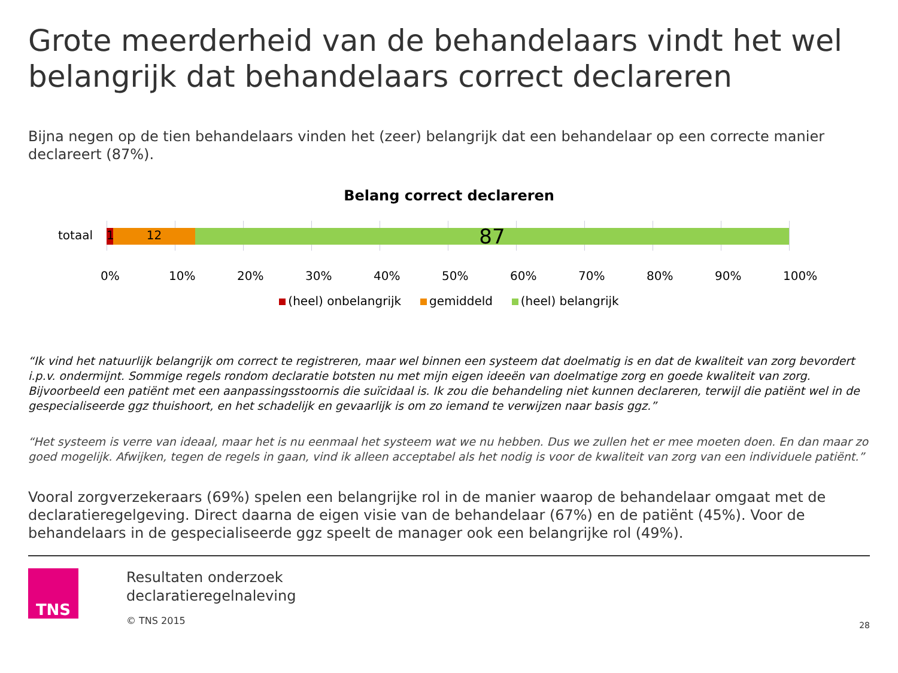Grote meerderheid van de behandelaars vindt het wel belangrijk dat behandelaars correct declareren
Bijna negen op de tien behandelaars vinden het (zeer) belangrijk dat een behandelaar op een correcte manier declareert (87%).
Belang correct declareren
totaal
1
12
87
0% 10% 20% 30% 40% 50% 60% 70% 80% 90% 100%
(heel) onbelangrijk gemiddeld (heel) belangrijk
“Ik vind het natuurlijk belangrijk om correct te registreren, maar wel binnen een systeem dat doelmatig is en dat de kwaliteit van zorg bevordert i.p.v. ondermijnt. Sommige regels rondom declaratie botsten nu met mijn eigen ideeën van doelmatige zorg en goede kwaliteit van zorg. Bijvoorbeeld een patiënt met een aanpassingsstoornis die suïcidaal is. Ik zou die behandeling niet kunnen declareren, terwijl die patiënt wel in de gespecialiseerde ggz thuishoort, en het schadelijk en gevaarlijk is om zo iemand te verwijzen naar basis ggz.”
“Het systeem is verre van ideaal, maar het is nu eenmaal het systeem wat we nu hebben. Dus we zullen het er mee moeten doen. En dan maar zo goed mogelijk. Afwijken, tegen de regels in gaan, vind ik alleen acceptabel als het nodig is voor de kwaliteit van zorg van een individuele patiënt.”
Vooral zorgverzekeraars (69%) spelen een belangrijke rol in de manier waarop de behandelaar omgaat met de declaratieregelgeving. Direct daarna de eigen visie van de behandelaar (67%) en de patiënt (45%). Voor de behandelaars in de gespecialiseerde ggz speelt de manager ook een belangrijke rol (49%).
TNS
Resultaten onderzoek
declaratieregelnaleving
© TNS 2015
28